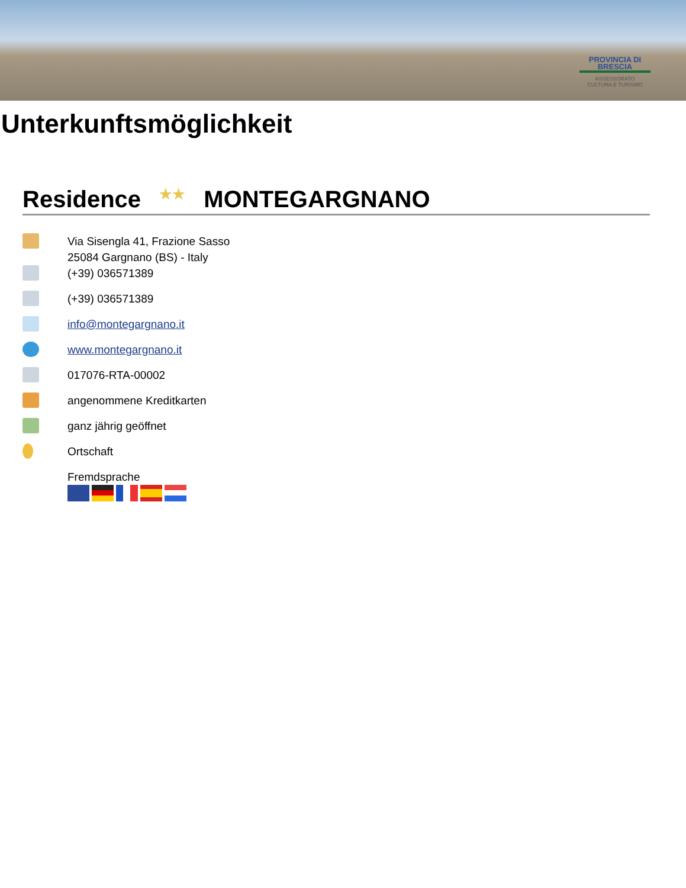PROVINCIA DI BRESCIA
ASSESSORATO
CULTURA E TURISMO
Unterkunftsmöglichkeit
Residence ★★ MONTEGARGNANO
Via Sisengla 41, Frazione Sasso
25084 Gargnano (BS) - Italy
(+39) 036571389
(+39) 036571389
info@montegargnano.it
www.montegargnano.it
017076-RTA-00002
angenommene Kreditkarten
ganz jährig geöffnet
Ortschaft
Fremdsprache